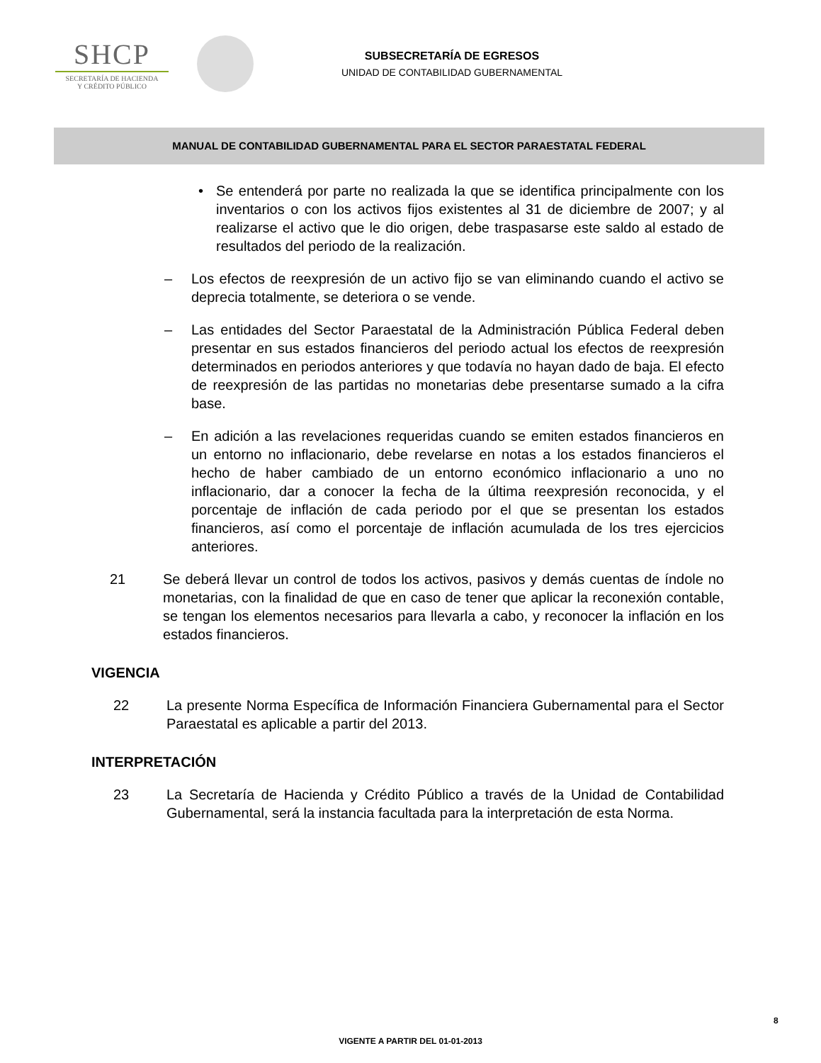SHCP
SECRETARÍA DE HACIENDA
Y CRÉDITO PÚBLICO
SUBSECRETARÍA DE EGRESOS
UNIDAD DE CONTABILIDAD GUBERNAMENTAL
MANUAL DE CONTABILIDAD GUBERNAMENTAL PARA EL SECTOR PARAESTATAL FEDERAL
• Se entenderá por parte no realizada la que se identifica principalmente con los inventarios o con los activos fijos existentes al 31 de diciembre de 2007; y al realizarse el activo que le dio origen, debe traspasarse este saldo al estado de resultados del periodo de la realización.
– Los efectos de reexpresión de un activo fijo se van eliminando cuando el activo se deprecia totalmente, se deteriora o se vende.
– Las entidades del Sector Paraestatal de la Administración Pública Federal deben presentar en sus estados financieros del periodo actual los efectos de reexpresión determinados en periodos anteriores y que todavía no hayan dado de baja. El efecto de reexpresión de las partidas no monetarias debe presentarse sumado a la cifra base.
– En adición a las revelaciones requeridas cuando se emiten estados financieros en un entorno no inflacionario, debe revelarse en notas a los estados financieros el hecho de haber cambiado de un entorno económico inflacionario a uno no inflacionario, dar a conocer la fecha de la última reexpresión reconocida, y el porcentaje de inflación de cada periodo por el que se presentan los estados financieros, así como el porcentaje de inflación acumulada de los tres ejercicios anteriores.
21 Se deberá llevar un control de todos los activos, pasivos y demás cuentas de índole no monetarias, con la finalidad de que en caso de tener que aplicar la reconexión contable, se tengan los elementos necesarios para llevarla a cabo, y reconocer la inflación en los estados financieros.
VIGENCIA
22 La presente Norma Específica de Información Financiera Gubernamental para el Sector Paraestatal es aplicable a partir del 2013.
INTERPRETACIÓN
23 La Secretaría de Hacienda y Crédito Público a través de la Unidad de Contabilidad Gubernamental, será la instancia facultada para la interpretación de esta Norma.
8
VIGENTE A PARTIR DEL 01-01-2013